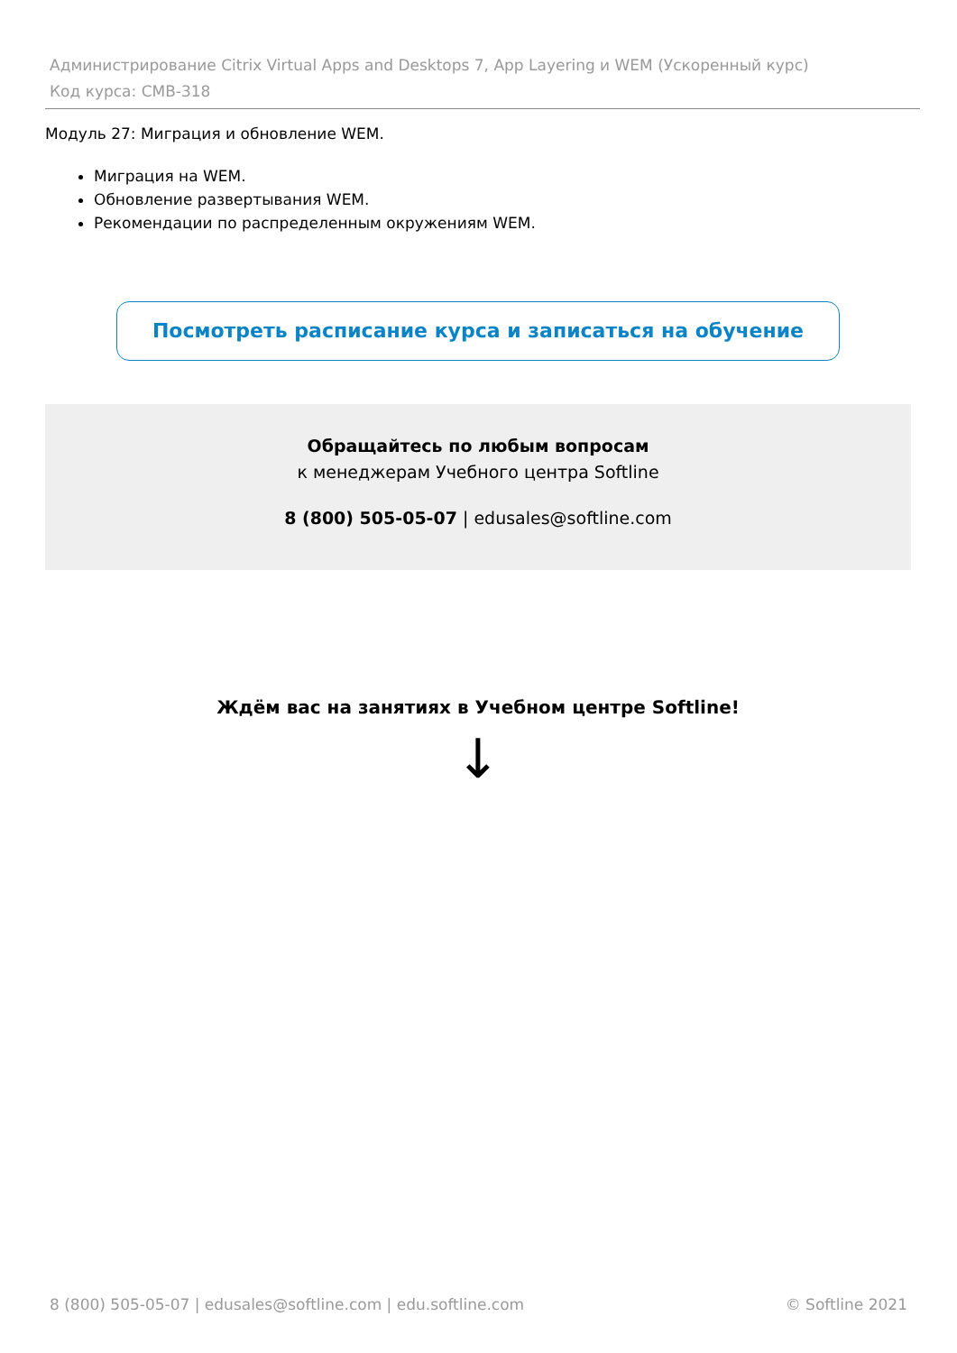Администрирование Citrix Virtual Apps and Desktops 7, App Layering и WEM (Ускоренный курс)
Код курса: CMB-318
Модуль 27: Миграция и обновление WEM.
Миграция на WEM.
Обновление развертывания WEM.
Рекомендации по распределенным окружениям WEM.
Посмотреть расписание курса и записаться на обучение
Обращайтесь по любым вопросам
к менеджерам Учебного центра Softline
8 (800) 505-05-07 | edusales@softline.com
Ждём вас на занятиях в Учебном центре Softline!
↓
8 (800) 505-05-07 | edusales@softline.com | edu.softline.com © Softline 2021